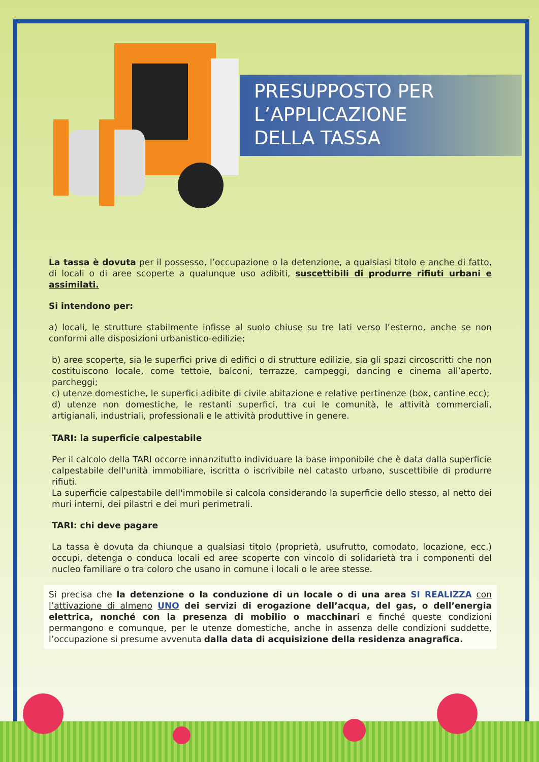PRESUPPOSTO PER
L’APPLICAZIONE
DELLA TASSA
La tassa è dovuta per il possesso, l’occupazione o la detenzione, a qualsiasi titolo e anche di fatto, di locali o di aree scoperte a qualunque uso adibiti, suscettibili di produrre rifiuti urbani e assimilati.
Si intendono per:
a) locali, le strutture stabilmente infisse al suolo chiuse su tre lati verso l’esterno, anche se non conformi alle disposizioni urbanistico-edilizie;
b) aree scoperte, sia le superfici prive di edifici o di strutture edilizie, sia gli spazi circoscritti che non costituiscono locale, come tettoie, balconi, terrazze, campeggi, dancing e cinema all’aperto, parcheggi;
c) utenze domestiche, le superfici adibite di civile abitazione e relative pertinenze (box, cantine ecc);
d) utenze non domestiche, le restanti superfici, tra cui le comunità, le attività commerciali, artigianali, industriali, professionali e le attività produttive in genere.
TARI: la superficie calpestabile
Per il calcolo della TARI occorre innanzitutto individuare la base imponibile che è data dalla superficie calpestabile dell'unità immobiliare, iscritta o iscrivibile nel catasto urbano, suscettibile di produrre rifiuti.
La superficie calpestabile dell'immobile si calcola considerando la superficie dello stesso, al netto dei muri interni, dei pilastri e dei muri perimetrali.
TARI: chi deve pagare
La tassa è dovuta da chiunque a qualsiasi titolo (proprietà, usufrutto, comodato, locazione, ecc.) occupi, detenga o conduca locali ed aree scoperte con vincolo di solidarietà tra i componenti del nucleo familiare o tra coloro che usano in comune i locali o le aree stesse.
Si precisa che la detenzione o la conduzione di un locale o di una area SI REALIZZA con l’attivazione di almeno UNO dei servizi di erogazione dell’acqua, del gas, o dell’energia elettrica, nonché con la presenza di mobilio o macchinari e finché queste condizioni permangono e comunque, per le utenze domestiche, anche in assenza delle condizioni suddette, l’occupazione si presume avvenuta dalla data di acquisizione della residenza anagrafica.